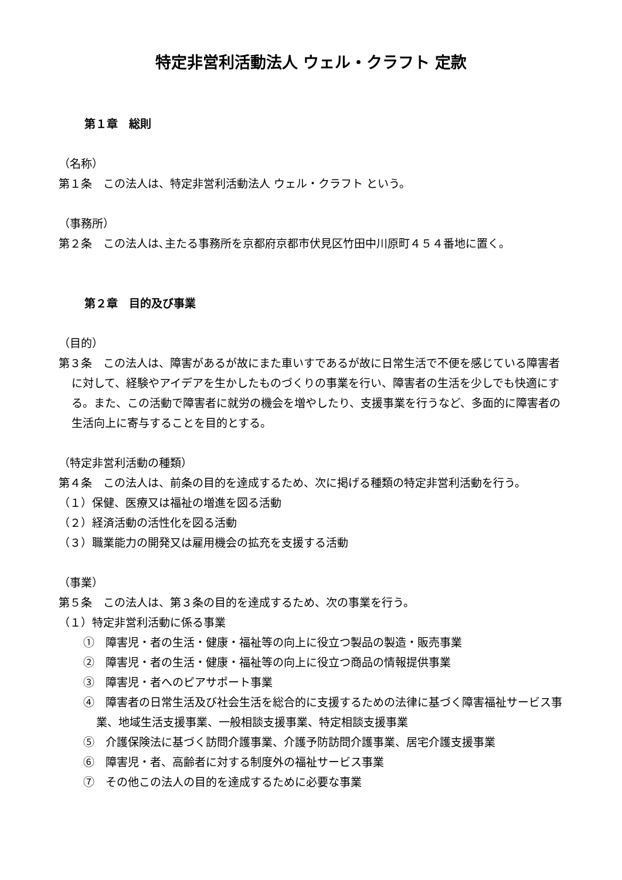特定非営利活動法人 ウェル・クラフト 定款
第１章　総則
（名称）
第１条　この法人は、特定非営利活動法人 ウェル・クラフト という。
（事務所）
第２条　この法人は､主たる事務所を京都府京都市伏見区竹田中川原町４５４番地に置く。
第２章　目的及び事業
（目的）
第３条　この法人は、障害があるが故にまた車いすであるが故に日常生活で不便を感じている障害者に対して、経験やアイデアを生かしたものづくりの事業を行い、障害者の生活を少しでも快適にする。また、この活動で障害者に就労の機会を増やしたり、支援事業を行うなど、多面的に障害者の生活向上に寄与することを目的とする。
（特定非営利活動の種類）
第４条　この法人は、前条の目的を達成するため、次に掲げる種類の特定非営利活動を行う。
（１）保健、医療又は福祉の増進を図る活動
（２）経済活動の活性化を図る活動
（３）職業能力の開発又は雇用機会の拡充を支援する活動
（事業）
第５条　この法人は、第３条の目的を達成するため、次の事業を行う。
（１）特定非営利活動に係る事業
①　障害児・者の生活・健康・福祉等の向上に役立つ製品の製造・販売事業
②　障害児・者の生活・健康・福祉等の向上に役立つ商品の情報提供事業
③　障害児・者へのピアサポート事業
④　障害者の日常生活及び社会生活を総合的に支援するための法律に基づく障害福祉サービス事業、地域生活支援事業、一般相談支援事業、特定相談支援事業
⑤　介護保険法に基づく訪問介護事業、介護予防訪問介護事業、居宅介護支援事業
⑥　障害児・者、高齢者に対する制度外の福祉サービス事業
⑦　その他この法人の目的を達成するために必要な事業